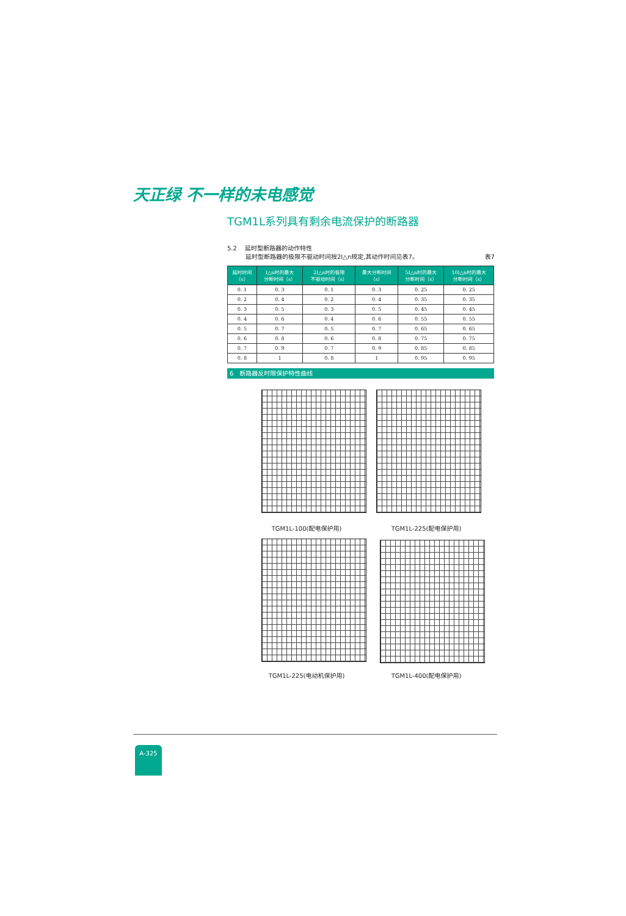天正绿 不一样的未电感觉
TGM1L系列具有剩余电流保护的断路器
5.2　 延时型断路器的动作特性
　　　延时型断路器的极限不驱动时间按2I△n规定,其动作时间见表7。 表7
| 延时时间 （s） | I△n时的最大 分断时间（s） | 2I△n时的极限 不驱动时间（s） | 最大分断时间 （s） | 5I△n时的最大 分断时间（s） | 10I△n时的最大 分断时间（s） |
| --- | --- | --- | --- | --- | --- |
| 0. 1 | 0. 3 | 0. 1 | 0. 3 | 0. 25 | 0. 25 |
| 0. 2 | 0. 4 | 0. 2 | 0. 4 | 0. 35 | 0. 35 |
| 0. 3 | 0. 5 | 0. 3 | 0. 5 | 0. 45 | 0. 45 |
| 0. 4 | 0. 6 | 0. 4 | 0. 6 | 0. 55 | 0. 55 |
| 0. 5 | 0. 7 | 0. 5 | 0. 7 | 0. 65 | 0. 65 |
| 0. 6 | 0. 8 | 0. 6 | 0. 8 | 0. 75 | 0. 75 |
| 0. 7 | 0. 9 | 0. 7 | 0. 9 | 0. 85 | 0. 85 |
| 0. 8 | 1 | 0. 8 | 1 | 0. 95 | 0. 95 |
6　断路器反时限保护特性曲线
TGM1L-100(配电保护用) TGM1L-225(配电保护用)
TGM1L-225(电动机保护用) TGM1L-400(配电保护用)
A-325